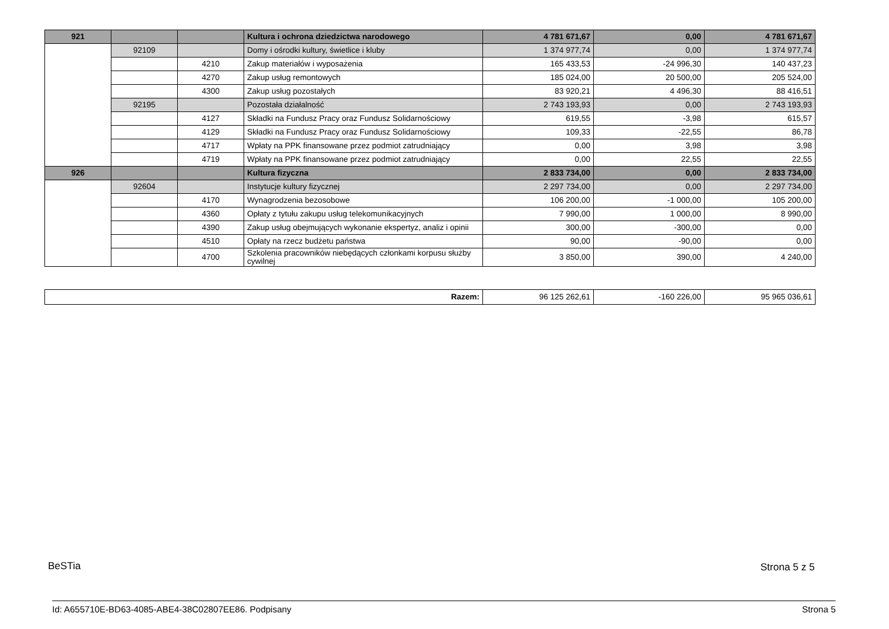| 921 | | | Kultura i ochrona dziedzictwa narodowego | 4 781 671,67 | 0,00 | 4 781 671,67 |
| | 92109 | | Domy i ośrodki kultury, świetlice i kluby | 1 374 977,74 | 0,00 | 1 374 977,74 |
| | | 4210 | Zakup materiałów i wyposażenia | 165 433,53 | -24 996,30 | 140 437,23 |
| | | 4270 | Zakup usług remontowych | 185 024,00 | 20 500,00 | 205 524,00 |
| | | 4300 | Zakup usług pozostałych | 83 920,21 | 4 496,30 | 88 416,51 |
| | 92195 | | Pozostała działalność | 2 743 193,93 | 0,00 | 2 743 193,93 |
| | | 4127 | Składki na Fundusz Pracy oraz Fundusz Solidarnościowy | 619,55 | -3,98 | 615,57 |
| | | 4129 | Składki na Fundusz Pracy oraz Fundusz Solidarnościowy | 109,33 | -22,55 | 86,78 |
| | | 4717 | Wpłaty na PPK finansowane przez podmiot zatrudniający | 0,00 | 3,98 | 3,98 |
| | | 4719 | Wpłaty na PPK finansowane przez podmiot zatrudniający | 0,00 | 22,55 | 22,55 |
| 926 | | | Kultura fizyczna | 2 833 734,00 | 0,00 | 2 833 734,00 |
| | 92604 | | Instytucje kultury fizycznej | 2 297 734,00 | 0,00 | 2 297 734,00 |
| | | 4170 | Wynagrodzenia bezosobowe | 106 200,00 | -1 000,00 | 105 200,00 |
| | | 4360 | Opłaty z tytułu zakupu usług telekomunikacyjnych | 7 990,00 | 1 000,00 | 8 990,00 |
| | | 4390 | Zakup usług obejmujących wykonanie ekspertyz, analiz i opinii | 300,00 | -300,00 | 0,00 |
| | | 4510 | Opłaty na rzecz budżetu państwa | 90,00 | -90,00 | 0,00 |
| | | 4700 | Szkolenia pracowników niebędących członkami korpusu służby cywilnej | 3 850,00 | 390,00 | 4 240,00 |
| Razem: | 96 125 262,61 | -160 226,00 | 95 965 036,61 |
BeSTia Strona 5 z 5
Id: A655710E-BD63-4085-ABE4-38C02807EE86. Podpisany Strona 5